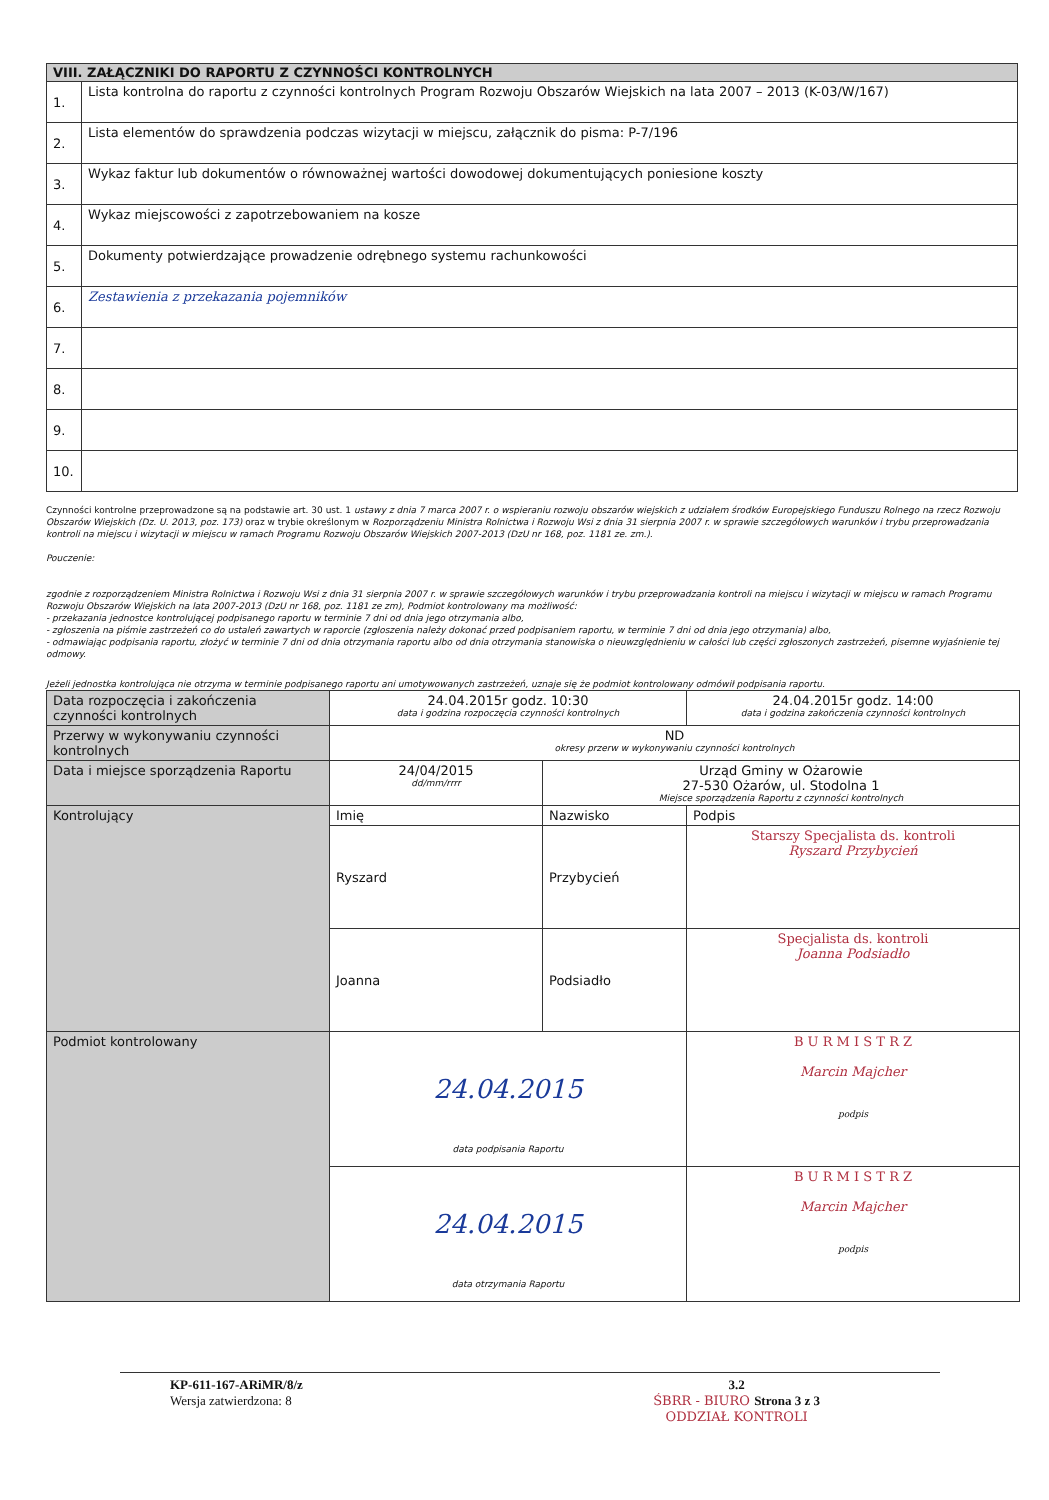| VIII. ZAŁĄCZNIKI DO RAPORTU Z CZYNNOŚCI KONTROLNYCH | |
| 1. | Lista kontrolna do raportu z czynności kontrolnych Program Rozwoju Obszarów Wiejskich na lata 2007 – 2013 (K-03/W/167) |
| 2. | Lista elementów do sprawdzenia podczas wizytacji w miejscu, załącznik do pisma: P-7/196 |
| 3. | Wykaz faktur lub dokumentów o równoważnej wartości dowodowej dokumentujących poniesione koszty |
| 4. | Wykaz miejscowości z zapotrzebowaniem na kosze |
| 5. | Dokumenty potwierdzające prowadzenie odrębnego systemu rachunkowości |
| 6. | Zestawienia z przekazania pojemników |
| 7. | |
| 8. | |
| 9. | |
| 10. | |
Czynności kontrolne przeprowadzone są na podstawie art. 30 ust. 1 ustawy z dnia 7 marca 2007 r. o wspieraniu rozwoju obszarów wiejskich z udziałem środków Europejskiego Funduszu Rolnego na rzecz Rozwoju Obszarów Wiejskich (Dz. U. 2013, poz. 173) oraz w trybie określonym w Rozporządzeniu Ministra Rolnictwa i Rozwoju Wsi z dnia 31 sierpnia 2007 r. w sprawie szczegółowych warunków i trybu przeprowadzania kontroli na miejscu i wizytacji w miejscu w ramach Programu Rozwoju Obszarów Wiejskich 2007-2013 (DzU nr 168, poz. 1181 ze. zm.).
Pouczenie:
zgodnie z rozporządzeniem Ministra Rolnictwa i Rozwoju Wsi z dnia 31 sierpnia 2007 r. w sprawie szczegółowych warunków i trybu przeprowadzania kontroli na miejscu i wizytacji w miejscu w ramach Programu Rozwoju Obszarów Wiejskich na lata 2007-2013 (DzU nr 168, poz. 1181 ze zm), Podmiot kontrolowany ma możliwość:
- przekazania jednostce kontrolującej podpisanego raportu w terminie 7 dni od dnia jego otrzymania albo,
- zgłoszenia na piśmie zastrzeżeń co do ustaleń zawartych w raporcie (zgłoszenia należy dokonać przed podpisaniem raportu, w terminie 7 dni od dnia jego otrzymania) albo,
- odmawiając podpisania raportu, złożyć w terminie 7 dni od dnia otrzymania raportu albo od dnia otrzymania stanowiska o nieuwzględnieniu w całości lub części zgłoszonych zastrzeżeń, pisemne wyjaśnienie tej odmowy.
Jeżeli jednostka kontrolująca nie otrzyma w terminie podpisanego raportu ani umotywowanych zastrzeżeń, uznaje się że podmiot kontrolowany odmówił podpisania raportu.
| Data rozpoczęcia i zakończenia czynności kontrolnych | 24.04.2015r godz. 10:30 data i godzina rozpoczęcia czynności kontrolnych | | 24.04.2015r godz. 14:00 data i godzina zakończenia czynności kontrolnych | |
| Przerwy w wykonywaniu czynności kontrolnych | ND okresy przerw w wykonywaniu czynności kontrolnych | | | |
| Data i miejsce sporządzenia Raportu | 24/04/2015 dd/mm/rrrr | Urząd Gminy w Ożarowie 27-530 Ożarów, ul. Stodolna 1 Miejsce sporządzenia Raportu z czynności kontrolnych | | |
| Kontrolujący | Imię | Nazwisko | | Podpis |
| | Ryszard | Przybycień | | Starszy Specjalista ds. kontroli Ryszard Przybycień |
| | Joanna | Podsiadło | | Specjalista ds. kontroli Joanna Podsiadło |
| Podmiot kontrolowany | 24.04.2015 data podpisania Raportu | | | B U R M I S T R Z Marcin Majcher podpis |
| | 24.04.2015 data otrzymania Raportu | | | B U R M I S T R Z Marcin Majcher podpis |
KP-611-167-ARiMR/8/z
Wersja zatwierdzona: 8
3.2
ŚBRR - BIURO Strona 3 z 3
ODDZIAŁ KONTROLI